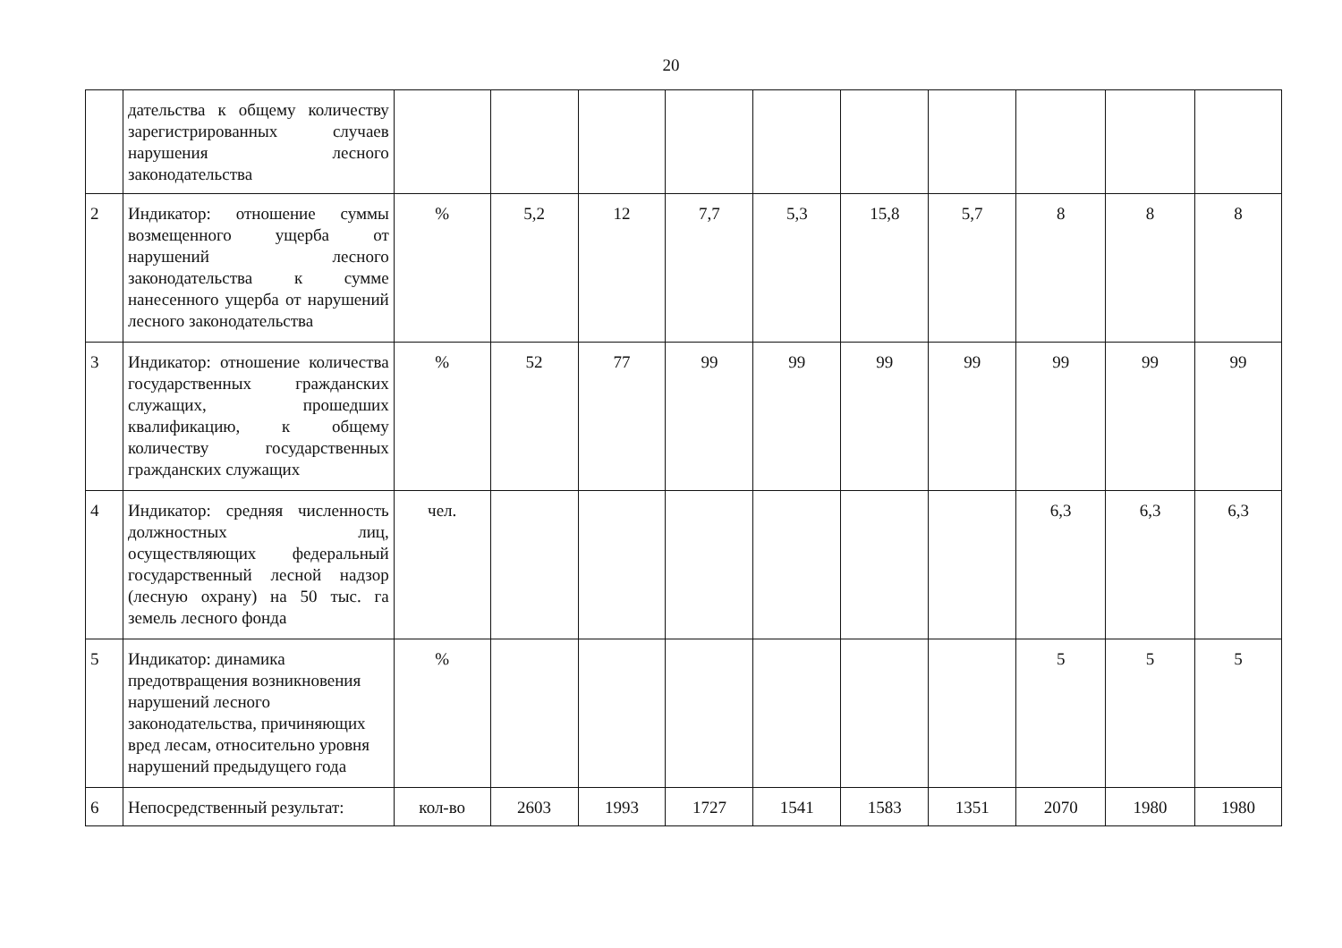20
| | дательства к общему количеству зарегистрированных случаев нарушения лесного законодательства | | | | | | | | | | |
| 2 | Индикатор: отношение суммы возмещенного ущерба от нарушений лесного законодательства к сумме нанесенного ущерба от нарушений лесного законодательства | % | 5,2 | 12 | 7,7 | 5,3 | 15,8 | 5,7 | 8 | 8 | 8 |
| 3 | Индикатор: отношение количества государственных гражданских служащих, прошедших квалификацию, к общему количеству государственных гражданских служащих | % | 52 | 77 | 99 | 99 | 99 | 99 | 99 | 99 | 99 |
| 4 | Индикатор: средняя численность должностных лиц, осуществляющих федеральный государственный лесной надзор (лесную охрану) на 50 тыс. га земель лесного фонда | чел. | | | | | | | 6,3 | 6,3 | 6,3 |
| 5 | Индикатор: динамика предотвращения возникновения нарушений лесного законодательства, причиняющих вред лесам, относительно уровня нарушений предыдущего года | % | | | | | | | 5 | 5 | 5 |
| 6 | Непосредственный результат: | кол-во | 2603 | 1993 | 1727 | 1541 | 1583 | 1351 | 2070 | 1980 | 1980 |